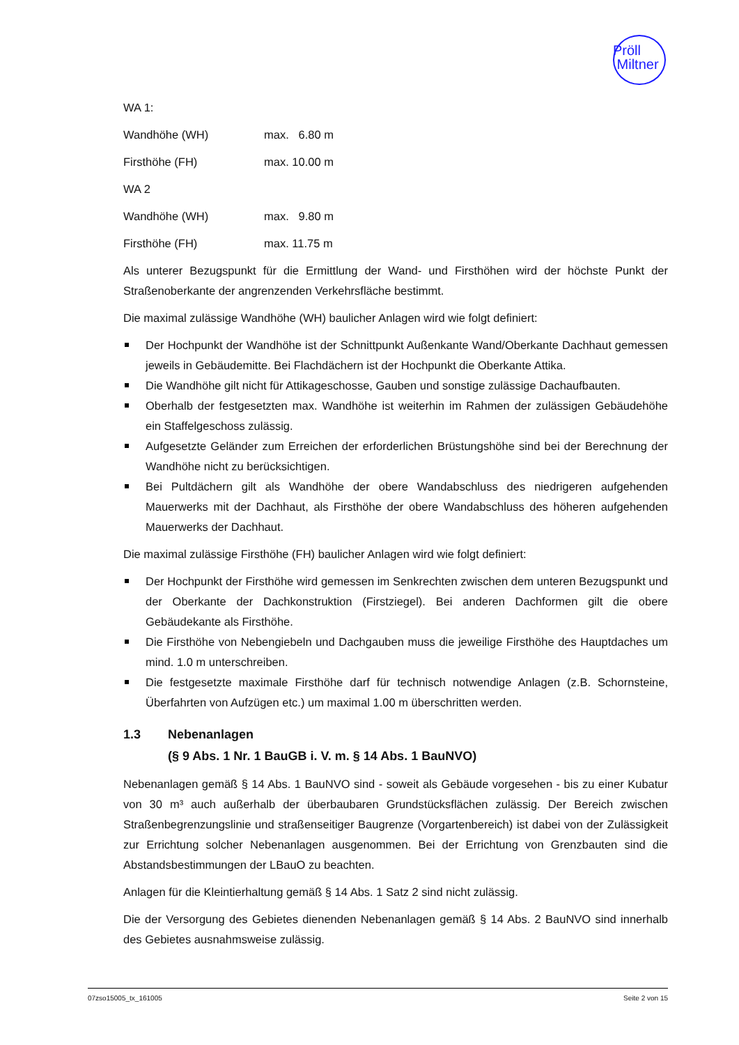Pröll
Miltner
WA 1:
Wandhöhe (WH) max. 6.80 m
Firsthöhe (FH) max. 10.00 m
WA 2
Wandhöhe (WH) max. 9.80 m
Firsthöhe (FH) max. 11.75 m
Als unterer Bezugspunkt für die Ermittlung der Wand- und Firsthöhen wird der höchste Punkt der Straßenoberkante der angrenzenden Verkehrsfläche bestimmt.
Die maximal zulässige Wandhöhe (WH) baulicher Anlagen wird wie folgt definiert:
Der Hochpunkt der Wandhöhe ist der Schnittpunkt Außenkante Wand/Oberkante Dachhaut gemessen jeweils in Gebäudemitte. Bei Flachdächern ist der Hochpunkt die Oberkante Attika.
Die Wandhöhe gilt nicht für Attikageschosse, Gauben und sonstige zulässige Dachaufbauten.
Oberhalb der festgesetzten max. Wandhöhe ist weiterhin im Rahmen der zulässigen Gebäude­höhe ein Staffelgeschoss zulässig.
Aufgesetzte Geländer zum Erreichen der erforderlichen Brüstungshöhe sind bei der Berech­nung der Wandhöhe nicht zu berücksichtigen.
Bei Pultdächern gilt als Wandhöhe der obere Wandabschluss des niedrigeren aufgehenden Mauerwerks mit der Dachhaut, als Firsthöhe der obere Wandabschluss des höheren aufgehen­den Mauerwerks der Dachhaut.
Die maximal zulässige Firsthöhe (FH) baulicher Anlagen wird wie folgt definiert:
Der Hochpunkt der Firsthöhe wird gemessen im Senkrechten zwischen dem unteren Bezugs­punkt und der Oberkante der Dachkonstruktion (Firstziegel). Bei anderen Dachformen gilt die obere Gebäudekante als Firsthöhe.
Die Firsthöhe von Nebengiebeln und Dachgauben muss die jeweilige Firsthöhe des Hauptda­ches um mind. 1.0 m unterschreiben.
Die festgesetzte maximale Firsthöhe darf für technisch notwendige Anlagen (z.B. Schornsteine, Überfahrten von Aufzügen etc.) um maximal 1.00 m überschritten werden.
1.3 Nebenanlagen
(§ 9 Abs. 1 Nr. 1 BauGB i. V. m. § 14 Abs. 1 BauNVO)
Nebenanlagen gemäß § 14 Abs. 1 BauNVO sind - soweit als Gebäude vorgesehen - bis zu einer Ku­batur von 30 m³ auch außerhalb der überbaubaren Grundstücksflächen zulässig. Der Bereich zwi­schen Straßenbegrenzungslinie und straßenseitiger Baugrenze (Vorgartenbereich) ist dabei von der Zulässigkeit zur Errichtung solcher Nebenanlagen ausgenommen. Bei der Errichtung von Grenzbau­ten sind die Abstandsbestimmungen der LBauO zu beachten.
Anlagen für die Kleintierhaltung gemäß § 14 Abs. 1 Satz 2 sind nicht zulässig.
Die der Versorgung des Gebietes dienenden Nebenanlagen gemäß § 14 Abs. 2 BauNVO sind inner­halb des Gebietes ausnahmsweise zulässig.
07zso15005_tx_161005 Seite 2 von 15